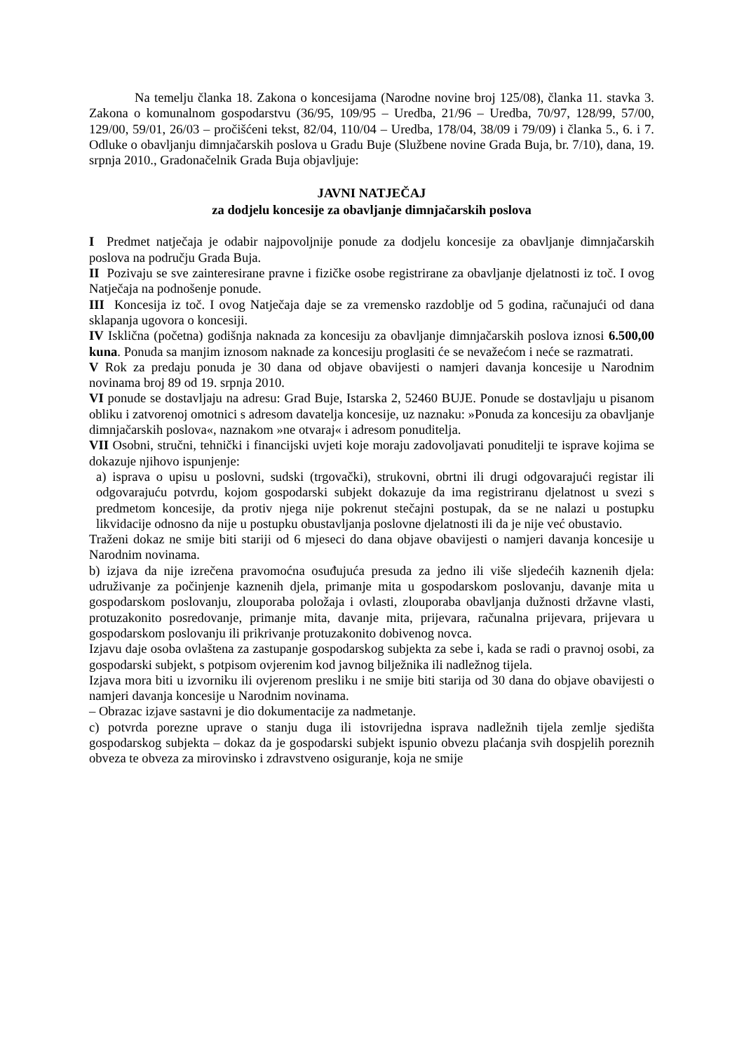Na temelju članka 18. Zakona o koncesijama (Narodne novine broj 125/08), članka 11. stavka 3. Zakona o komunalnom gospodarstvu (36/95, 109/95 – Uredba, 21/96 – Uredba, 70/97, 128/99, 57/00, 129/00, 59/01, 26/03 – pročišćeni tekst, 82/04, 110/04 – Uredba, 178/04, 38/09 i 79/09) i članka 5., 6. i 7. Odluke o obavljanju dimnjačarskih poslova u Gradu Buje (Službene novine Grada Buja, br. 7/10), dana, 19. srpnja 2010., Gradonačelnik Grada Buja objavljuje:
JAVNI NATJEČAJ
za dodjelu koncesije za obavljanje dimnjačarskih poslova
I Predmet natječaja je odabir najpovoljnije ponude za dodjelu koncesije za obavljanje dimnjačarskih poslova na području Grada Buja.
II Pozivaju se sve zainteresirane pravne i fizičke osobe registrirane za obavljanje djelatnosti iz toč. I ovog Natječaja na podnošenje ponude.
III Koncesija iz toč. I ovog Natječaja daje se za vremensko razdoblje od 5 godina, računajući od dana sklapanja ugovora o koncesiji.
IV Isklična (početna) godišnja naknada za koncesiju za obavljanje dimnjačarskih poslova iznosi 6.500,00 kuna. Ponuda sa manjim iznosom naknade za koncesiju proglasiti će se nevažećom i neće se razmatrati.
V Rok za predaju ponuda je 30 dana od objave obavijesti o namjeri davanja koncesije u Narodnim novinama broj 89 od 19. srpnja 2010.
VI ponude se dostavljaju na adresu: Grad Buje, Istarska 2, 52460 BUJE. Ponude se dostavljaju u pisanom obliku i zatvorenoj omotnici s adresom davatelja koncesije, uz naznaku: »Ponuda za koncesiju za obavljanje dimnjačarskih poslova«, naznakom »ne otvaraj« i adresom ponuditelja.
VII Osobni, stručni, tehnički i financijski uvjeti koje moraju zadovoljavati ponuditelji te isprave kojima se dokazuje njihovo ispunjenje:
a) isprava o upisu u poslovni, sudski (trgovački), strukovni, obrtni ili drugi odgovarajući registar ili odgovarajuću potvrdu, kojom gospodarski subjekt dokazuje da ima registriranu djelatnost u svezi s predmetom koncesije, da protiv njega nije pokrenut stečajni postupak, da se ne nalazi u postupku likvidacije odnosno da nije u postupku obustavljanja poslovne djelatnosti ili da je nije već obustavio.
Traženi dokaz ne smije biti stariji od 6 mjeseci do dana objave obavijesti o namjeri davanja koncesije u Narodnim novinama.
b) izjava da nije izrečena pravomoćna osuđujuća presuda za jedno ili više sljedećih kaznenih djela: udruživanje za počinjenje kaznenih djela, primanje mita u gospodarskom poslovanju, davanje mita u gospodarskom poslovanju, zlouporaba položaja i ovlasti, zlouporaba obavljanja dužnosti državne vlasti, protuzakonito posredovanje, primanje mita, davanje mita, prijevara, računalna prijevara, prijevara u gospodarskom poslovanju ili prikrivanje protuzakonito dobivenog novca.
Izjavu daje osoba ovlaštena za zastupanje gospodarskog subjekta za sebe i, kada se radi o pravnoj osobi, za gospodarski subjekt, s potpisom ovjerenim kod javnog bilježnika ili nadležnog tijela.
Izjava mora biti u izvorniku ili ovjerenom presliku i ne smije biti starija od 30 dana do objave obavijesti o namjeri davanja koncesije u Narodnim novinama.
– Obrazac izjave sastavni je dio dokumentacije za nadmetanje.
c) potvrda porezne uprave o stanju duga ili istovrijedna isprava nadležnih tijela zemlje sjedišta gospodarskog subjekta – dokaz da je gospodarski subjekt ispunio obvezu plaćanja svih dospjelih poreznih obveza te obveza za mirovinsko i zdravstveno osiguranje, koja ne smije